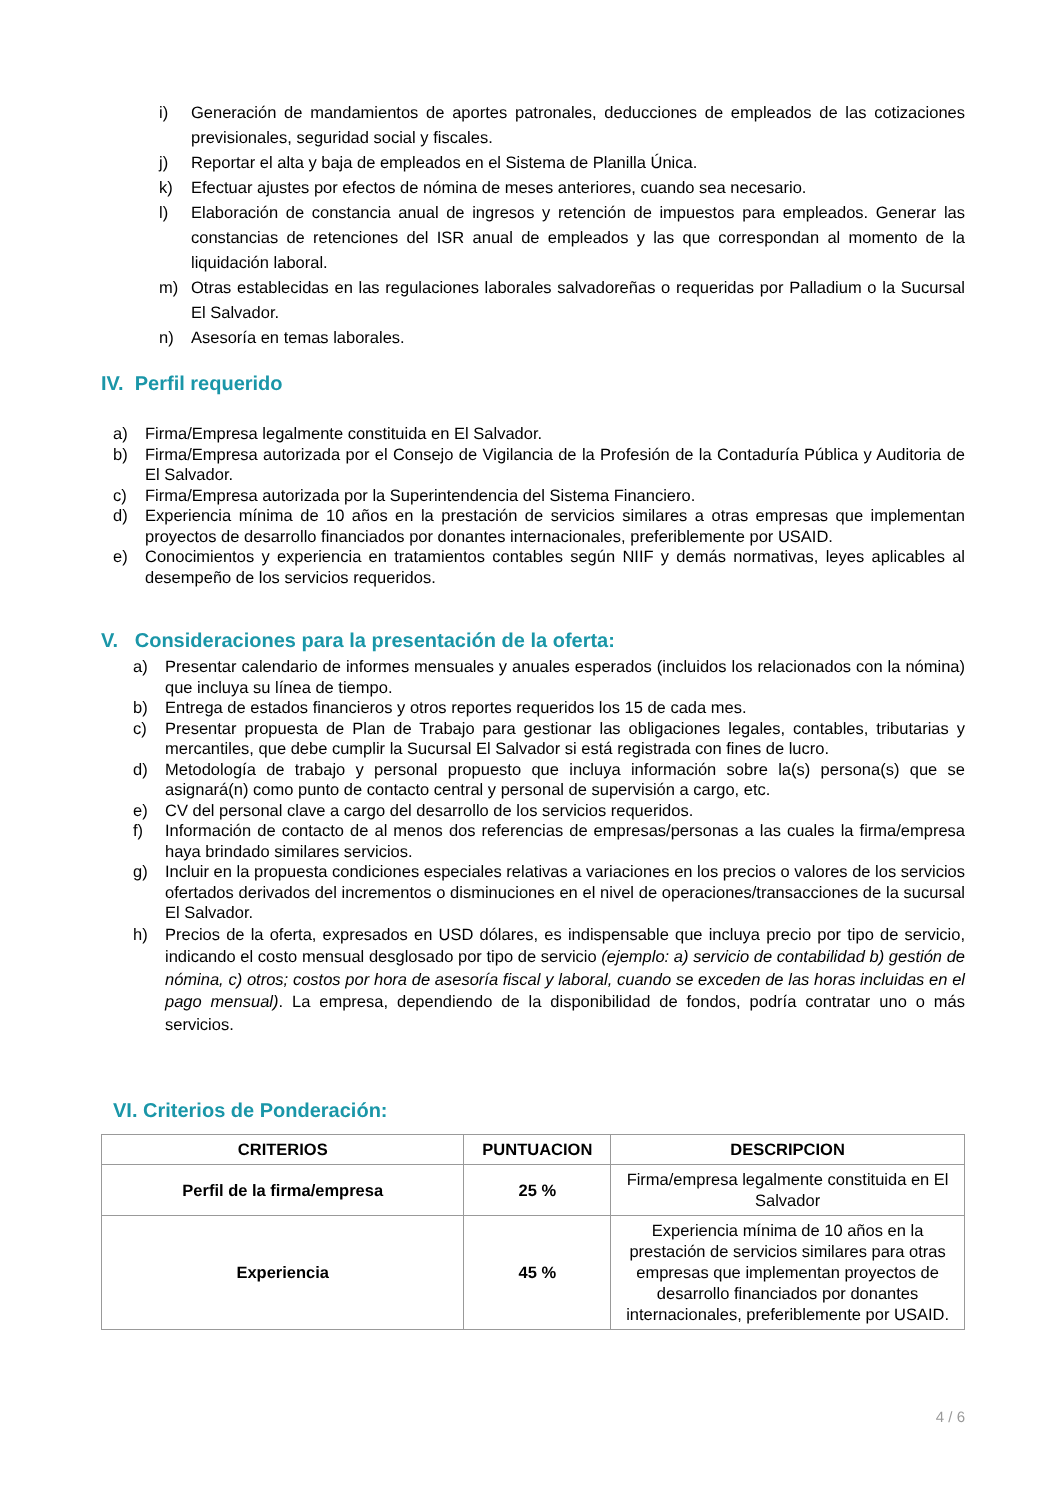i) Generación de mandamientos de aportes patronales, deducciones de empleados de las cotizaciones previsionales, seguridad social y fiscales.
j) Reportar el alta y baja de empleados en el Sistema de Planilla Única.
k) Efectuar ajustes por efectos de nómina de meses anteriores, cuando sea necesario.
l) Elaboración de constancia anual de ingresos y retención de impuestos para empleados. Generar las constancias de retenciones del ISR anual de empleados y las que correspondan al momento de la liquidación laboral.
m) Otras establecidas en las regulaciones laborales salvadoreñas o requeridas por Palladium o la Sucursal El Salvador.
n) Asesoría en temas laborales.
IV. Perfil requerido
a) Firma/Empresa legalmente constituida en El Salvador.
b) Firma/Empresa autorizada por el Consejo de Vigilancia de la Profesión de la Contaduría Pública y Auditoria de El Salvador.
c) Firma/Empresa autorizada por la Superintendencia del Sistema Financiero.
d) Experiencia mínima de 10 años en la prestación de servicios similares a otras empresas que implementan proyectos de desarrollo financiados por donantes internacionales, preferiblemente por USAID.
e) Conocimientos y experiencia en tratamientos contables según NIIF y demás normativas, leyes aplicables al desempeño de los servicios requeridos.
V. Consideraciones para la presentación de la oferta:
a) Presentar calendario de informes mensuales y anuales esperados (incluidos los relacionados con la nómina) que incluya su línea de tiempo.
b) Entrega de estados financieros y otros reportes requeridos los 15 de cada mes.
c) Presentar propuesta de Plan de Trabajo para gestionar las obligaciones legales, contables, tributarias y mercantiles, que debe cumplir la Sucursal El Salvador si está registrada con fines de lucro.
d) Metodología de trabajo y personal propuesto que incluya información sobre la(s) persona(s) que se asignará(n) como punto de contacto central y personal de supervisión a cargo, etc.
e) CV del personal clave a cargo del desarrollo de los servicios requeridos.
f) Información de contacto de al menos dos referencias de empresas/personas a las cuales la firma/empresa haya brindado similares servicios.
g) Incluir en la propuesta condiciones especiales relativas a variaciones en los precios o valores de los servicios ofertados derivados del incrementos o disminuciones en el nivel de operaciones/transacciones de la sucursal El Salvador.
h) Precios de la oferta, expresados en USD dólares, es indispensable que incluya precio por tipo de servicio, indicando el costo mensual desglosado por tipo de servicio (ejemplo: a) servicio de contabilidad b) gestión de nómina, c) otros; costos por hora de asesoría fiscal y laboral, cuando se exceden de las horas incluidas en el pago mensual). La empresa, dependiendo de la disponibilidad de fondos, podría contratar uno o más servicios.
VI. Criterios de Ponderación:
| CRITERIOS | PUNTUACION | DESCRIPCION |
| --- | --- | --- |
| Perfil de la firma/empresa | 25 % | Firma/empresa legalmente constituida en El Salvador |
| Experiencia | 45 % | Experiencia mínima de 10 años en la prestación de servicios similares para otras empresas que implementan proyectos de desarrollo financiados por donantes internacionales, preferiblemente por USAID. |
4 / 6